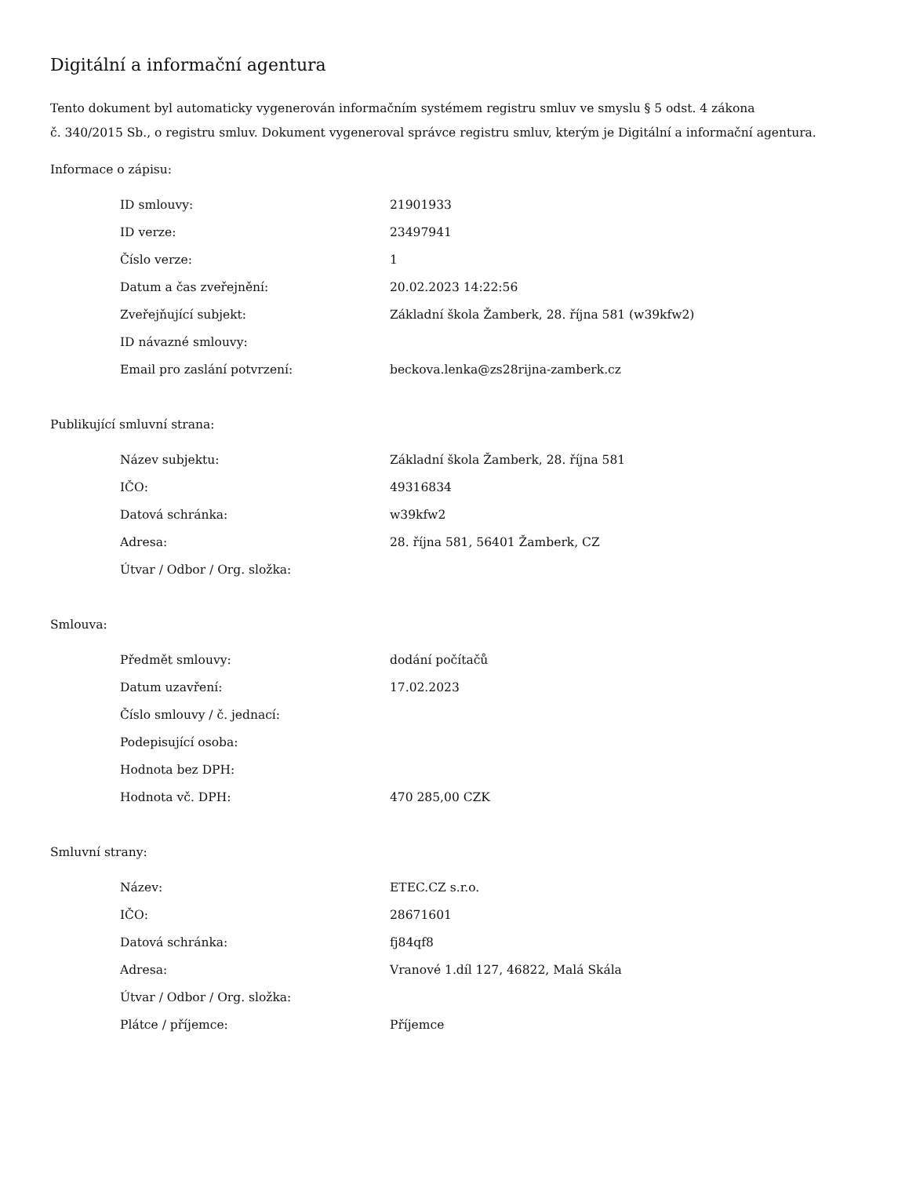Digitální a informační agentura
Tento dokument byl automaticky vygenerován informačním systémem registru smluv ve smyslu § 5 odst. 4 zákona
č. 340/2015 Sb., o registru smluv. Dokument vygeneroval správce registru smluv, kterým je Digitální a informační agentura.
Informace o zápisu:
| ID smlouvy: | 21901933 |
| ID verze: | 23497941 |
| Číslo verze: | 1 |
| Datum a čas zveřejnění: | 20.02.2023 14:22:56 |
| Zveřejňující subjekt: | Základní škola Žamberk, 28. října 581 (w39kfw2) |
| ID návazné smlouvy: | |
| Email pro zaslání potvrzení: | beckova.lenka@zs28rijna-zamberk.cz |
Publikující smluvní strana:
| Název subjektu: | Základní škola Žamberk, 28. října 581 |
| IČO: | 49316834 |
| Datová schránka: | w39kfw2 |
| Adresa: | 28. října 581, 56401 Žamberk, CZ |
| Útvar / Odbor / Org. složka: | |
Smlouva:
| Předmět smlouvy: | dodání počítačů |
| Datum uzavření: | 17.02.2023 |
| Číslo smlouvy / č. jednací: | |
| Podepisující osoba: | |
| Hodnota bez DPH: | |
| Hodnota vč. DPH: | 470 285,00 CZK |
Smluvní strany:
| Název: | ETEC.CZ s.r.o. |
| IČO: | 28671601 |
| Datová schránka: | fj84qf8 |
| Adresa: | Vranové 1.díl 127, 46822, Malá Skála |
| Útvar / Odbor / Org. složka: | |
| Plátce / příjemce: | Příjemce |